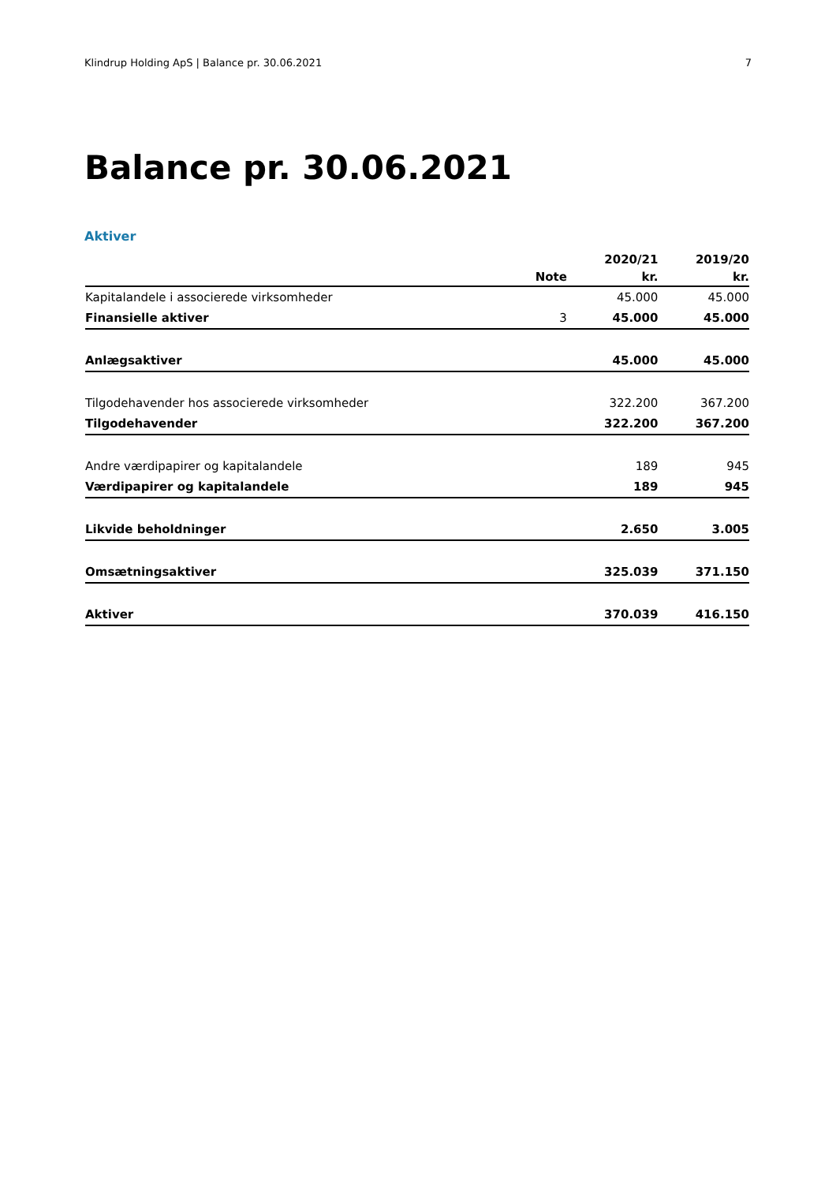Klindrup Holding ApS | Balance pr. 30.06.2021 7
Balance pr. 30.06.2021
Aktiver
| | | 2020/21 | 2019/20 |
| --- | --- | --- | --- |
| | Note | kr. | kr. |
| Kapitalandele i associerede virksomheder | | 45.000 | 45.000 |
| Finansielle aktiver | 3 | 45.000 | 45.000 |
| Anlægsaktiver | | 45.000 | 45.000 |
| Tilgodehavender hos associerede virksomheder | | 322.200 | 367.200 |
| Tilgodehavender | | 322.200 | 367.200 |
| Andre værdipapirer og kapitalandele | | 189 | 945 |
| Værdipapirer og kapitalandele | | 189 | 945 |
| Likvide beholdninger | | 2.650 | 3.005 |
| Omsætningsaktiver | | 325.039 | 371.150 |
| Aktiver | | 370.039 | 416.150 |